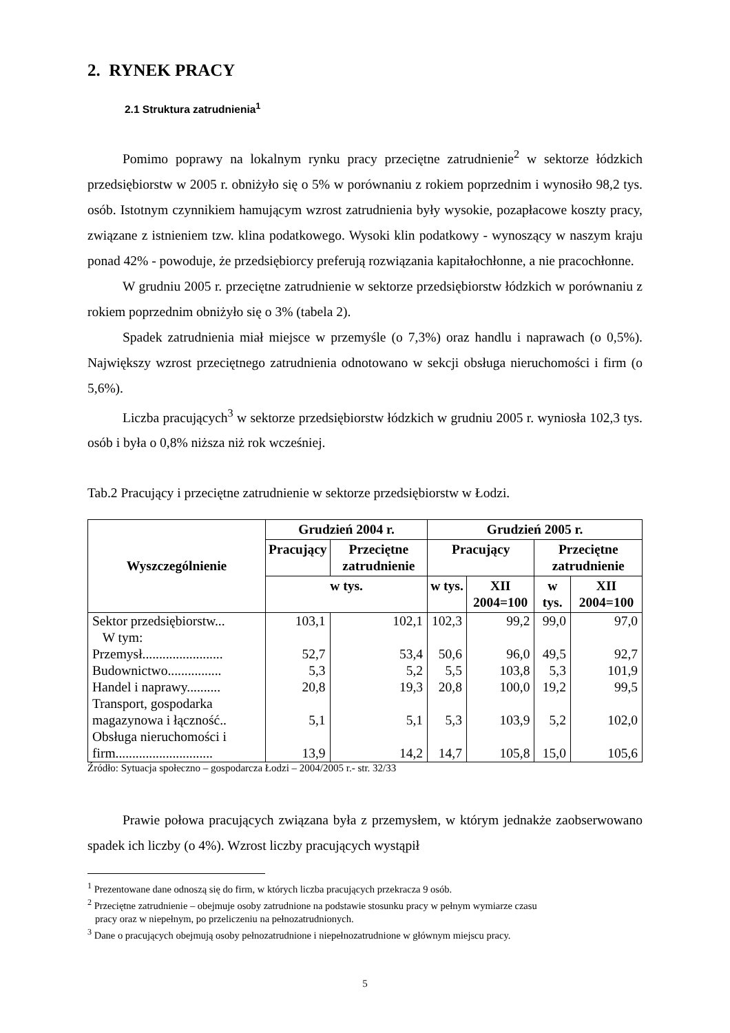2. RYNEK PRACY
2.1 Struktura zatrudnienia<sup>1</sup>
Pomimo poprawy na lokalnym rynku pracy przeciętne zatrudnienie<sup>2</sup> w sektorze łódzkich przedsiębiorstw w 2005 r. obniżyło się o 5% w porównaniu z rokiem poprzednim i wynosiło 98,2 tys. osób. Istotnym czynnikiem hamującym wzrost zatrudnienia były wysokie, pozapłacowe koszty pracy, związane z istnieniem tzw. klina podatkowego. Wysoki klin podatkowy - wynoszący w naszym kraju ponad 42% - powoduje, że przedsiębiorcy preferują rozwiązania kapitałochłonne, a nie pracochłonne.
W grudniu 2005 r. przeciętne zatrudnienie w sektorze przedsiębiorstw łódzkich w porównaniu z rokiem poprzednim obniżyło się o 3% (tabela 2).
Spadek zatrudnienia miał miejsce w przemyśle (o 7,3%) oraz handlu i naprawach (o 0,5%). Największy wzrost przeciętnego zatrudnienia odnotowano w sekcji obsługa nieruchomości i firm (o 5,6%).
Liczba pracujących<sup>3</sup> w sektorze przedsiębiorstw łódzkich w grudniu 2005 r. wyniosła 102,3 tys. osób i była o 0,8% niższa niż rok wcześniej.
Tab.2 Pracujący i przeciętne zatrudnienie w sektorze przedsiębiorstw w Łodzi.
| Wyszczególnienie | Grudzień 2004 r. | | Grudzień 2005 r. | | | |
| --- | --- | --- | --- | --- | --- | --- |
| | Pracujący | Przeciętne zatrudnienie | Pracujący | | Przeciętne zatrudnienie | |
| | w tys. | | w tys. | XII 2004=100 | w tys. | XII 2004=100 |
| Sektor przedsiębiorstw... W tym: | 103,1 | 102,1 | 102,3 | 99,2 | 99,0 | 97,0 |
| Przemysł........................ | 52,7 | 53,4 | 50,6 | 96,0 | 49,5 | 92,7 |
| Budownictwo................ | 5,3 | 5,2 | 5,5 | 103,8 | 5,3 | 101,9 |
| Handel i naprawy.......... | 20,8 | 19,3 | 20,8 | 100,0 | 19,2 | 99,5 |
| Transport, gospodarka magazynowa i łączność.. | 5,1 | 5,1 | 5,3 | 103,9 | 5,2 | 102,0 |
| Obsługa nieruchomości i firm............................. | 13,9 | 14,2 | 14,7 | 105,8 | 15,0 | 105,6 |
Źródło: Sytuacja społeczno – gospodarcza Łodzi – 2004/2005 r.- str. 32/33
Prawie połowa pracujących związana była z przemysłem, w którym jednakże zaobserwowano spadek ich liczby (o 4%). Wzrost liczby pracujących wystąpił
<sup>1</sup> Prezentowane dane odnoszą się do firm, w których liczba pracujących przekracza 9 osób.
<sup>2</sup> Przeciętne zatrudnienie – obejmuje osoby zatrudnione na podstawie stosunku pracy w pełnym wymiarze czasu
pracy oraz w niepełnym, po przeliczeniu na pełnozatrudnionych.
<sup>3</sup> Dane o pracujących obejmują osoby pełnozatrudnione i niepełnozatrudnione w głównym miejscu pracy.
5